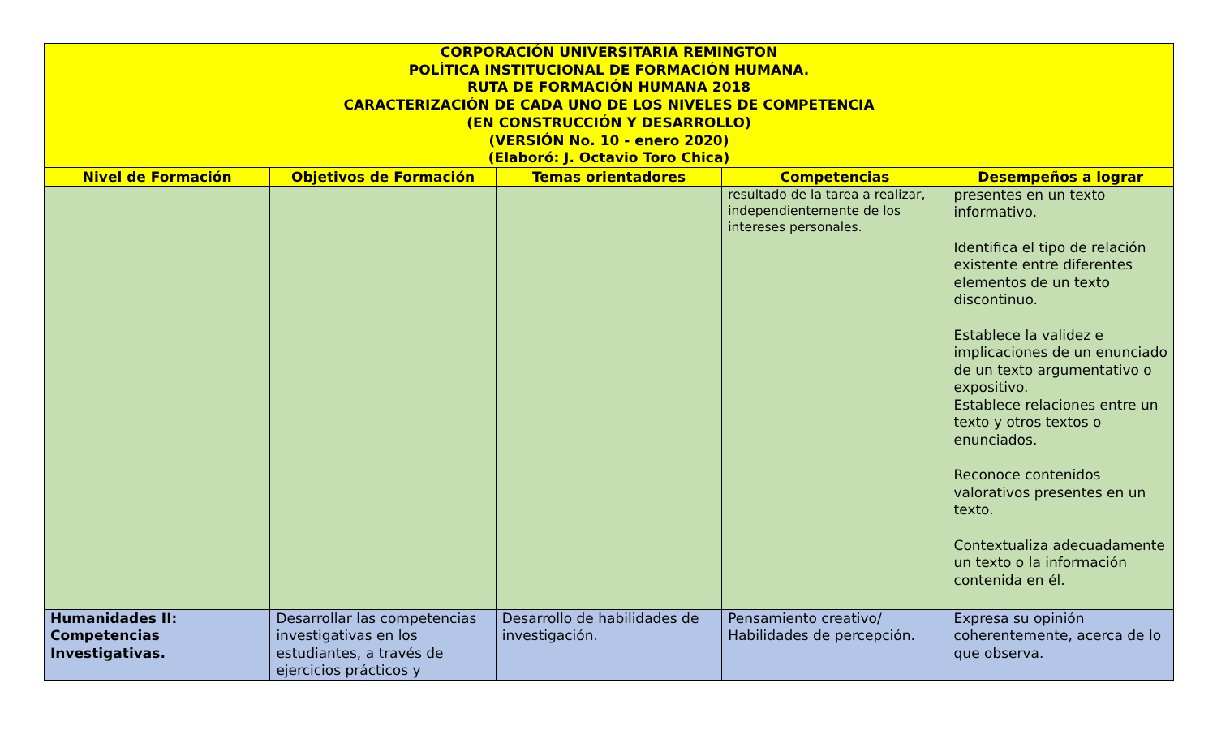| CORPORACIÓN UNIVERSITARIA REMINGTON POLÍTICA INSTITUCIONAL DE FORMACIÓN HUMANA. RUTA DE FORMACIÓN HUMANA 2018 CARACTERIZACIÓN DE CADA UNO DE LOS NIVELES DE COMPETENCIA (EN CONSTRUCCIÓN Y DESARROLLO) (VERSIÓN No. 10 - enero 2020) (Elaboró: J. Octavio Toro Chica) | | | | |
| Nivel de Formación | Objetivos de Formación | Temas orientadores | Competencias | Desempeños a lograr |
| | | | resultado de la tarea a realizar, independientemente de los intereses personales. | presentes en un texto informativo. Identifica el tipo de relación existente entre diferentes elementos de un texto discontinuo. Establece la validez e implicaciones de un enunciado de un texto argumentativo o expositivo. Establece relaciones entre un texto y otros textos o enunciados. Reconoce contenidos valorativos presentes en un texto. Contextualiza adecuadamente un texto o la información contenida en él. |
| Humanidades II: Competencias Investigativas. | Desarrollar las competencias investigativas en los estudiantes, a través de ejercicios prácticos y | Desarrollo de habilidades de investigación. | Pensamiento creativo/ Habilidades de percepción. | Expresa su opinión coherentemente, acerca de lo que observa. |